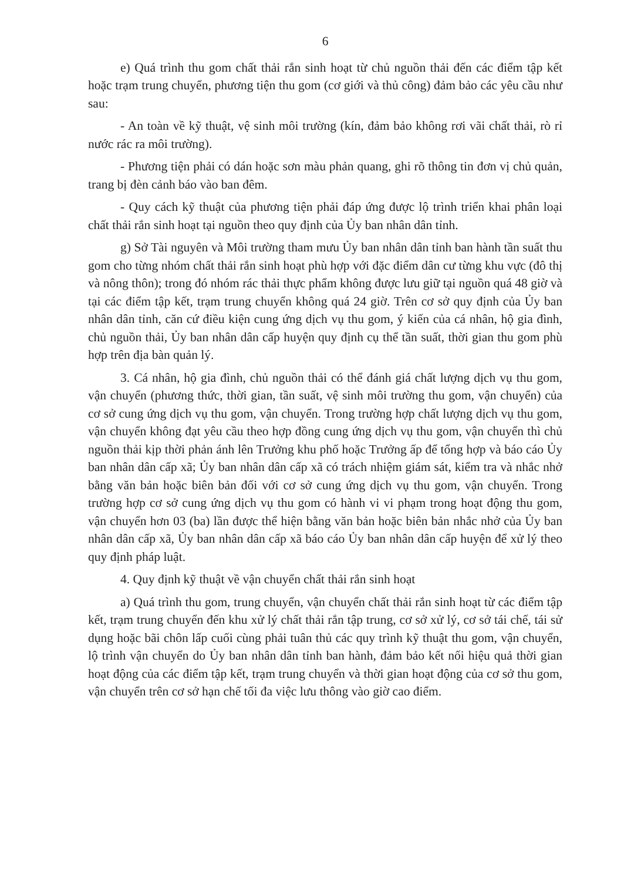6
e) Quá trình thu gom chất thải rắn sinh hoạt từ chủ nguồn thải đến các điểm tập kết hoặc trạm trung chuyển, phương tiện thu gom (cơ giới và thủ công) đảm bảo các yêu cầu như sau:
- An toàn về kỹ thuật, vệ sinh môi trường (kín, đảm bảo không rơi vãi chất thải, rò rỉ nước rác ra môi trường).
- Phương tiện phải có dán hoặc sơn màu phản quang, ghi rõ thông tin đơn vị chủ quản, trang bị đèn cảnh báo vào ban đêm.
- Quy cách kỹ thuật của phương tiện phải đáp ứng được lộ trình triển khai phân loại chất thải rắn sinh hoạt tại nguồn theo quy định của Ủy ban nhân dân tỉnh.
g) Sở Tài nguyên và Môi trường tham mưu Ủy ban nhân dân tỉnh ban hành tần suất thu gom cho từng nhóm chất thải rắn sinh hoạt phù hợp với đặc điểm dân cư từng khu vực (đô thị và nông thôn); trong đó nhóm rác thải thực phẩm không được lưu giữ tại nguồn quá 48 giờ và tại các điểm tập kết, trạm trung chuyển không quá 24 giờ. Trên cơ sở quy định của Ủy ban nhân dân tỉnh, căn cứ điều kiện cung ứng dịch vụ thu gom, ý kiến của cá nhân, hộ gia đình, chủ nguồn thải, Ủy ban nhân dân cấp huyện quy định cụ thể tần suất, thời gian thu gom phù hợp trên địa bàn quản lý.
3. Cá nhân, hộ gia đình, chủ nguồn thải có thể đánh giá chất lượng dịch vụ thu gom, vận chuyển (phương thức, thời gian, tần suất, vệ sinh môi trường thu gom, vận chuyển) của cơ sở cung ứng dịch vụ thu gom, vận chuyển. Trong trường hợp chất lượng dịch vụ thu gom, vận chuyển không đạt yêu cầu theo hợp đồng cung ứng dịch vụ thu gom, vận chuyển thì chủ nguồn thải kịp thời phản ánh lên Trưởng khu phố hoặc Trưởng ấp để tổng hợp và báo cáo Ủy ban nhân dân cấp xã; Ủy ban nhân dân cấp xã có trách nhiệm giám sát, kiểm tra và nhắc nhở bằng văn bản hoặc biên bản đối với cơ sở cung ứng dịch vụ thu gom, vận chuyển. Trong trường hợp cơ sở cung ứng dịch vụ thu gom có hành vi vi phạm trong hoạt động thu gom, vận chuyển hơn 03 (ba) lần được thể hiện bằng văn bản hoặc biên bản nhắc nhở của Ủy ban nhân dân cấp xã, Ủy ban nhân dân cấp xã báo cáo Ủy ban nhân dân cấp huyện để xử lý theo quy định pháp luật.
4. Quy định kỹ thuật về vận chuyển chất thải rắn sinh hoạt
a) Quá trình thu gom, trung chuyển, vận chuyển chất thải rắn sinh hoạt từ các điểm tập kết, trạm trung chuyển đến khu xử lý chất thải rắn tập trung, cơ sở xử lý, cơ sở tái chế, tái sử dụng hoặc bãi chôn lấp cuối cùng phải tuân thủ các quy trình kỹ thuật thu gom, vận chuyển, lộ trình vận chuyển do Ủy ban nhân dân tỉnh ban hành, đảm bảo kết nối hiệu quả thời gian hoạt động của các điểm tập kết, trạm trung chuyển và thời gian hoạt động của cơ sở thu gom, vận chuyển trên cơ sở hạn chế tối đa việc lưu thông vào giờ cao điểm.